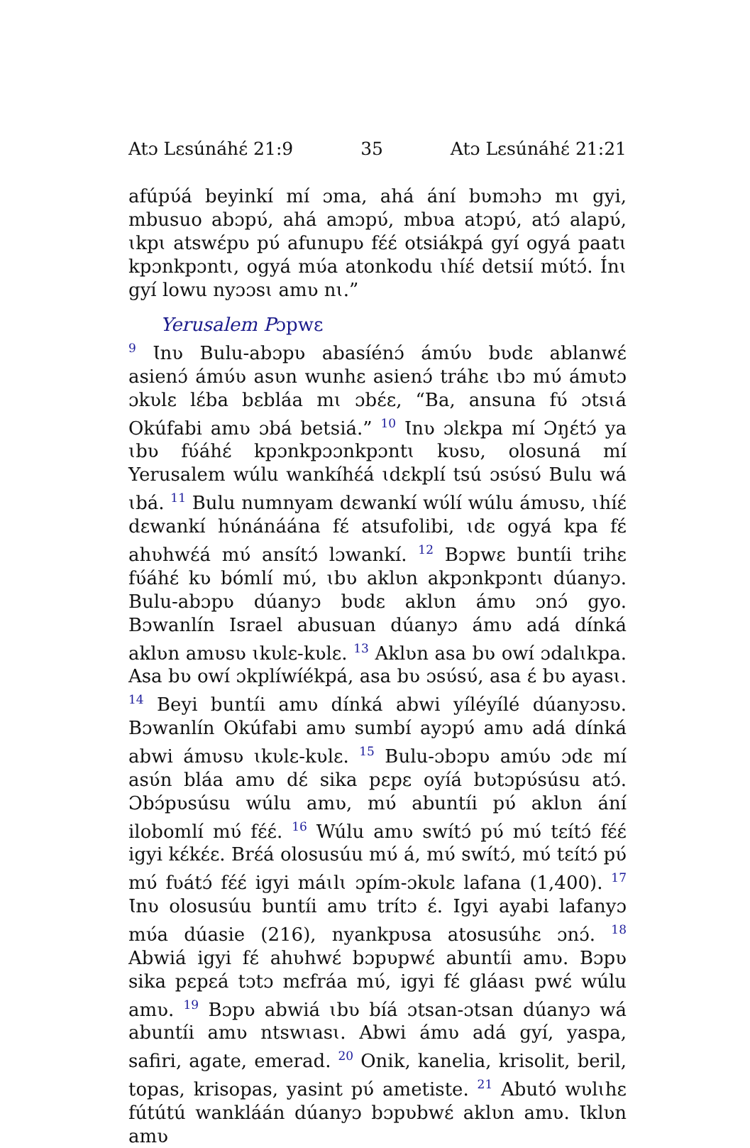Atɔ Lɛsúnáhɛ́ 21:9 35 Atɔ Lɛsúnáhɛ́ 21:21
afúpʋ́á beyinkí mí ɔma, ahá ání bʋmɔhɔ mɩ gyi, mbusuo abɔpʋ́, ahá amɔpʋ́, mbʋa atɔpʋ́, atɔ́ alapʋ́, ɩkpɩ atswɛ́pʋ pʋ́ afunupʋ fɛ́ɛ́ otsiákpá gyí ogyá paatɩ kpɔnkpɔntɩ, ogyá mʋ́a atonkodu ɩhíɛ́ detsií mʋ́tɔ́. Ínɩ gyí lowu nyɔɔsɩ amʋ nɩ.”
Yerusalem Pɔpwɛ
<sup>9</sup> Ɩnʋ Bulu-abɔpʋ abasíénɔ́ ámʋ́ʋ bʋdɛ ablanwɛ́ asienɔ́ ámʋ́ʋ asʋn wunhɛ asienɔ́ tráhɛ ɩbɔ mʋ́ ámʋtɔ ɔkʋlɛ lɛ́ba bɛbláa mɩ ɔbɛ́ɛ, “Ba, ansuna fʋ́ ɔtsɩá Okúfabi amʋ ɔbá betsiá.” <sup>10</sup> Ɩnʋ ɔlɛkpa mí Ɔŋɛ́tɔ́ ya ɩbʋ fʋ́áhɛ́ kpɔnkpɔɔnkpɔntɩ kʋsʋ, olosuná mí Yerusalem wúlu wankíhɛ́á ɩdɛkplí tsú ɔsʋ́sʋ́ Bulu wá ɩbá. <sup>11</sup> Bulu numnyam dɛwankí wʋ́lí wúlu ámʋsʋ, ɩhíɛ́ dɛwankí hʋ́nánáána fɛ́ atsufolibi, ɩdɛ ogyá kpa fɛ́ ahʋhwɛ́á mʋ́ ansítɔ́ lɔwankí. <sup>12</sup> Bɔpwɛ buntíi trihɛ fʋ́áhɛ́ kʋ bómlí mʋ́, ɩbʋ aklʋn akpɔnkpɔntɩ dúanyɔ. Bulu-abɔpʋ dúanyɔ bʋdɛ aklʋn ámʋ ɔnɔ́ gyo. Bɔwanlín Israel abusuan dúanyɔ ámʋ adá dínká aklʋn amʋsʋ ɩkʋlɛ-kʋlɛ. <sup>13</sup> Aklʋn asa bʋ owí ɔdalɩkpa. Asa bʋ owí ɔkplíwíékpá, asa bʋ ɔsʋ́sʋ́, asa ɛ́ bʋ ayasɩ. <sup>14</sup> Beyi buntíi amʋ dínká abwi yíléyílé dúanyɔsʋ. Bɔwanlín Okúfabi amʋ sumbí ayɔpʋ́ amʋ adá dínká abwi ámʋsʋ ɩkʋlɛ-kʋlɛ. <sup>15</sup> Bulu-ɔbɔpʋ amʋ́ʋ ɔdɛ mí asʋ́n bláa amʋ dɛ́ sika pɛpɛ oyíá bʋtɔpʋ́súsu atɔ́. Ɔbɔ́pʋsúsu wúlu amʋ, mʋ́ abuntíi pʋ́ aklʋn ání ilobomlí mʋ́ fɛ́ɛ́. <sup>16</sup> Wúlu amʋ swítɔ́ pʋ́ mʋ́ tɛítɔ́ fɛ́ɛ́ igyi kɛ́kɛ́ɛ. Brɛ́á olosusúu mʋ́ á, mʋ́ swítɔ́, mʋ́ tɛítɔ́ pʋ́ mʋ́ fʋátɔ́ fɛ́ɛ́ igyi máɩlɩ ɔpím-ɔkʋlɛ lafana (1,400). <sup>17</sup> Ɩnʋ olosusúu buntíi amʋ trítɔ ɛ́. Igyi ayabi lafanyɔ mʋ́a dúasie (216), nyankpʋsa atosusúhɛ ɔnɔ́. <sup>18</sup> Abwiá igyi fɛ́ ahʋhwɛ́ bɔpʋpwɛ́ abuntíi amʋ. Bɔpʋ sika pɛpɛá tɔtɔ mɛfráa mʋ́, igyi fɛ́ gláasɩ pwɛ́ wúlu amʋ. <sup>19</sup> Bɔpʋ abwiá ɩbʋ bíá ɔtsan-ɔtsan dúanyɔ wá abuntíi amʋ ntswɩasɩ. Abwi ámʋ adá gyí, yaspa, safiri, agate, emerad. <sup>20</sup> Onik, kanelia, krisolit, beril, topas, krisopas, yasint pʋ́ ametiste. <sup>21</sup> Abutó wʋlɩhɛ fútútú wankláán dúanyɔ bɔpʋbwɛ́ aklʋn amʋ. Ɩklʋn amʋ